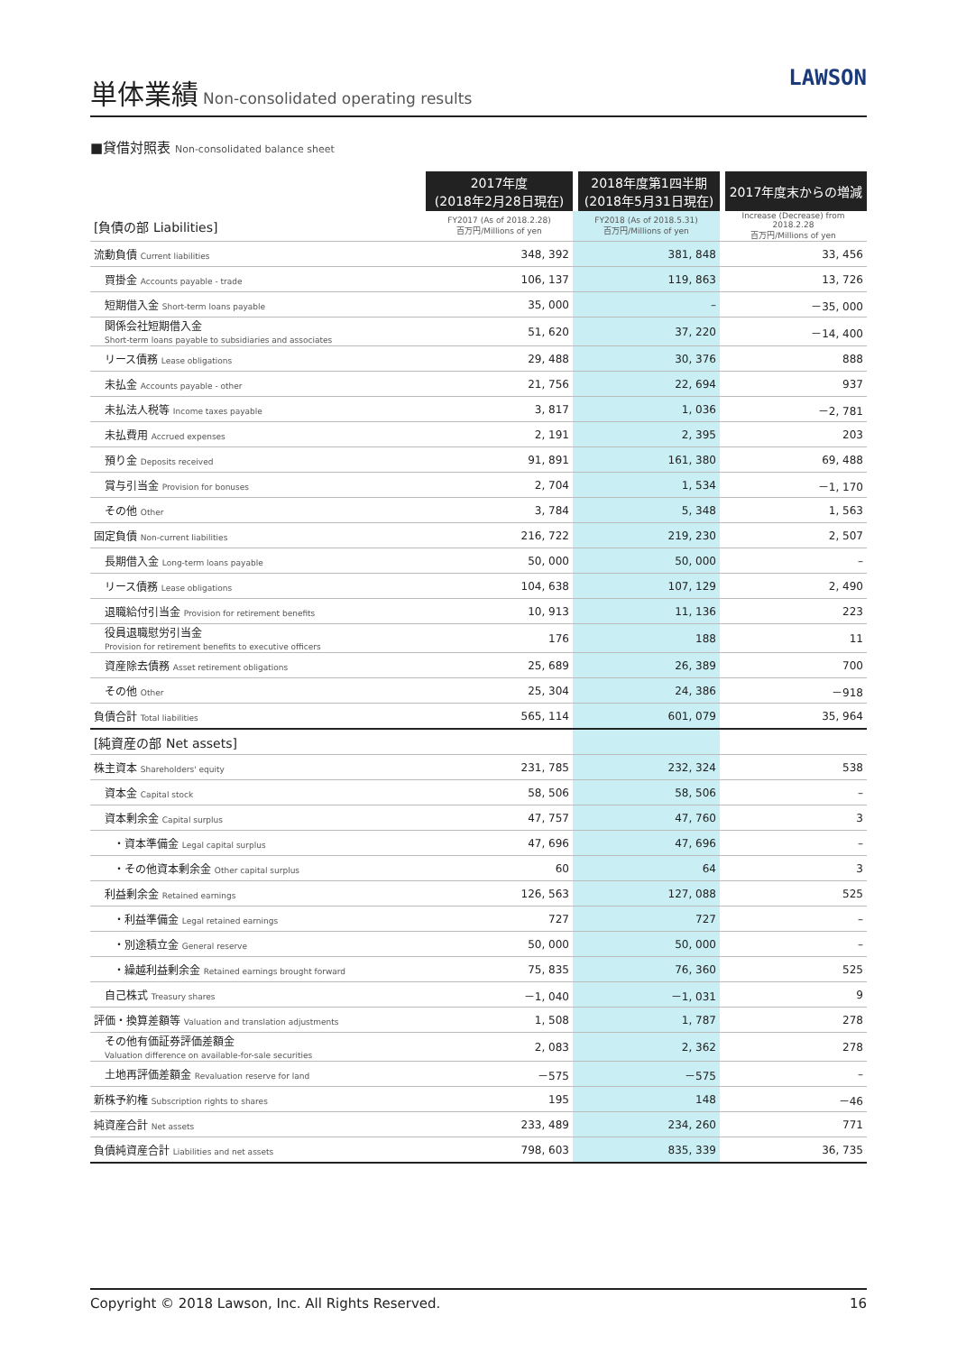単体業績
Non-consolidated operating results
LAWSON
■貸借対照表 Non-consolidated balance sheet
| | 2017年度 (2018年2月28日現在) | 2018年度第1四半期 (2018年5月31日現在) | 2017年度末からの増減 |
| [負債の部 Liabilities] | FY2017 (As of 2018.2.28) 百万円/Millions of yen | FY2018 (As of 2018.5.31) 百万円/Millions of yen | Increase (Decrease) from 2018.2.28 百万円/Millions of yen |
| 流動負債 Current liabilities | 348, 392 | 381, 848 | 33, 456 |
| 買掛金 Accounts payable - trade | 106, 137 | 119, 863 | 13, 726 |
| 短期借入金 Short-term loans payable | 35, 000 | – | －35, 000 |
| 関係会社短期借入金 Short-term loans payable to subsidiaries and associates | 51, 620 | 37, 220 | －14, 400 |
| リース債務 Lease obligations | 29, 488 | 30, 376 | 888 |
| 未払金 Accounts payable - other | 21, 756 | 22, 694 | 937 |
| 未払法人税等 Income taxes payable | 3, 817 | 1, 036 | －2, 781 |
| 未払費用 Accrued expenses | 2, 191 | 2, 395 | 203 |
| 預り金 Deposits received | 91, 891 | 161, 380 | 69, 488 |
| 賞与引当金 Provision for bonuses | 2, 704 | 1, 534 | －1, 170 |
| その他 Other | 3, 784 | 5, 348 | 1, 563 |
| 固定負債 Non-current liabilities | 216, 722 | 219, 230 | 2, 507 |
| 長期借入金 Long-term loans payable | 50, 000 | 50, 000 | – |
| リース債務 Lease obligations | 104, 638 | 107, 129 | 2, 490 |
| 退職給付引当金 Provision for retirement benefits | 10, 913 | 11, 136 | 223 |
| 役員退職慰労引当金 Provision for retirement benefits to executive officers | 176 | 188 | 11 |
| 資産除去債務 Asset retirement obligations | 25, 689 | 26, 389 | 700 |
| その他 Other | 25, 304 | 24, 386 | －918 |
| 負債合計 Total liabilities | 565, 114 | 601, 079 | 35, 964 |
| [純資産の部 Net assets] | | | |
| 株主資本 Shareholders' equity | 231, 785 | 232, 324 | 538 |
| 資本金 Capital stock | 58, 506 | 58, 506 | – |
| 資本剰余金 Capital surplus | 47, 757 | 47, 760 | 3 |
| ・資本準備金 Legal capital surplus | 47, 696 | 47, 696 | – |
| ・その他資本剰余金 Other capital surplus | 60 | 64 | 3 |
| 利益剰余金 Retained earnings | 126, 563 | 127, 088 | 525 |
| ・利益準備金 Legal retained earnings | 727 | 727 | – |
| ・別途積立金 General reserve | 50, 000 | 50, 000 | – |
| ・繰越利益剰余金 Retained earnings brought forward | 75, 835 | 76, 360 | 525 |
| 自己株式 Treasury shares | －1, 040 | －1, 031 | 9 |
| 評価・換算差額等 Valuation and translation adjustments | 1, 508 | 1, 787 | 278 |
| その他有価証券評価差額金 Valuation difference on available-for-sale securities | 2, 083 | 2, 362 | 278 |
| 土地再評価差額金 Revaluation reserve for land | －575 | －575 | – |
| 新株予約権 Subscription rights to shares | 195 | 148 | －46 |
| 純資産合計 Net assets | 233, 489 | 234, 260 | 771 |
| 負債純資産合計 Liabilities and net assets | 798, 603 | 835, 339 | 36, 735 |
Copyright © 2018 Lawson, Inc. All Rights Reserved. 16